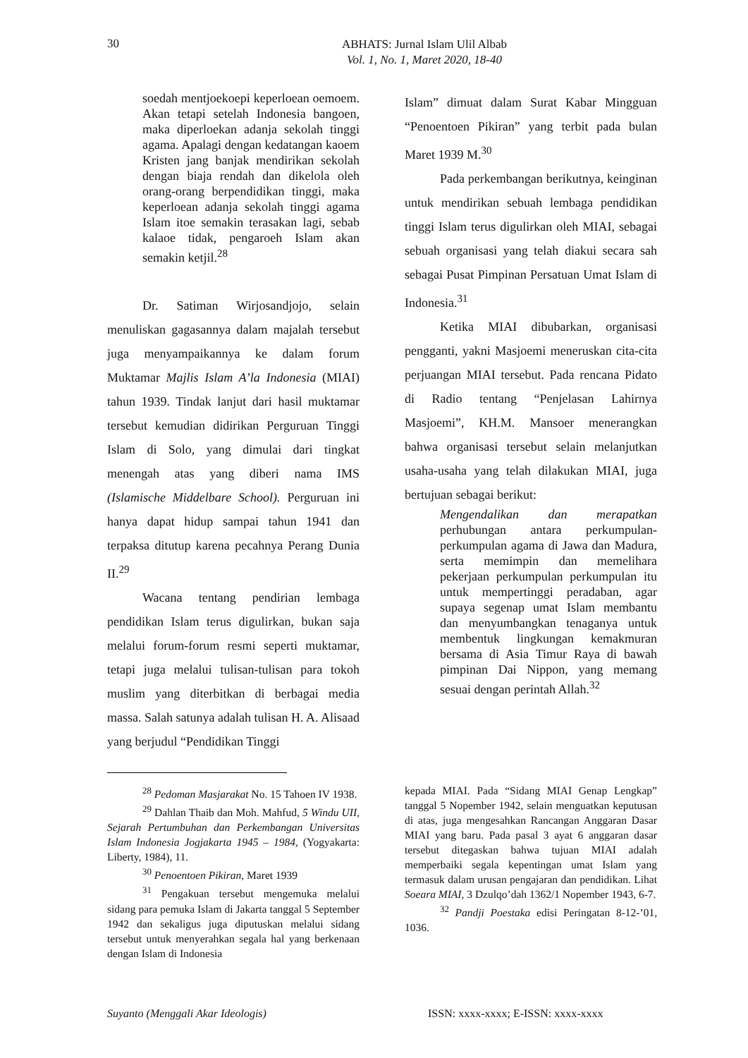30
ABHATS: Jurnal Islam Ulil Albab
Vol. 1, No. 1, Maret 2020, 18-40
soedah mentjoekoepi keperloean oemoem. Akan tetapi setelah Indonesia bangoen, maka diperloekan adanja sekolah tinggi agama. Apalagi dengan kedatangan kaoem Kristen jang banjak mendirikan sekolah dengan biaja rendah dan dikelola oleh orang-orang berpendidikan tinggi, maka keperloean adanja sekolah tinggi agama Islam itoe semakin terasakan lagi, sebab kalaoe tidak, pengaroeh Islam akan semakin ketjil.<sup>28</sup>
Dr. Satiman Wirjosandjojo, selain menuliskan gagasannya dalam majalah tersebut juga menyampaikannya ke dalam forum Muktamar Majlis Islam A’la Indonesia (MIAI) tahun 1939. Tindak lanjut dari hasil muktamar tersebut kemudian didirikan Perguruan Tinggi Islam di Solo, yang dimulai dari tingkat menengah atas yang diberi nama IMS (Islamische Middelbare School). Perguruan ini hanya dapat hidup sampai tahun 1941 dan terpaksa ditutup karena pecahnya Perang Dunia II.<sup>29</sup>
Wacana tentang pendirian lembaga pendidikan Islam terus digulirkan, bukan saja melalui forum-forum resmi seperti muktamar, tetapi juga melalui tulisan-tulisan para tokoh muslim yang diterbitkan di berbagai media massa. Salah satunya adalah tulisan H. A. Alisaad yang berjudul “Pendidikan Tinggi
Islam” dimuat dalam Surat Kabar Mingguan “Penoentoen Pikiran” yang terbit pada bulan Maret 1939 M.<sup>30</sup>
Pada perkembangan berikutnya, keinginan untuk mendirikan sebuah lembaga pendidikan tinggi Islam terus digulirkan oleh MIAI, sebagai sebuah organisasi yang telah diakui secara sah sebagai Pusat Pimpinan Persatuan Umat Islam di Indonesia.<sup>31</sup>
Ketika MIAI dibubarkan, organisasi pengganti, yakni Masjoemi meneruskan cita-cita perjuangan MIAI tersebut. Pada rencana Pidato di Radio tentang “Penjelasan Lahirnya Masjoemi”, KH.M. Mansoer menerangkan bahwa organisasi tersebut selain melanjutkan usaha-usaha yang telah dilakukan MIAI, juga bertujuan sebagai berikut:
Mengendalikan dan merapatkan perhubungan antara perkumpulan-perkumpulan agama di Jawa dan Madura, serta memimpin dan memelihara pekerjaan perkumpulan perkumpulan itu untuk mempertinggi peradaban, agar supaya segenap umat Islam membantu dan menyumbangkan tenaganya untuk membentuk lingkungan kemakmuran bersama di Asia Timur Raya di bawah pimpinan Dai Nippon, yang memang sesuai dengan perintah Allah.<sup>32</sup>
<sup>28</sup> Pedoman Masjarakat No. 15 Tahoen IV 1938.
<sup>29</sup> Dahlan Thaib dan Moh. Mahfud, 5 Windu UII, Sejarah Pertumbuhan dan Perkembangan Universitas Islam Indonesia Jogjakarta 1945 – 1984, (Yogyakarta: Liberty, 1984), 11.
<sup>30</sup> Penoentoen Pikiran, Maret 1939
<sup>31</sup> Pengakuan tersebut mengemuka melalui sidang para pemuka Islam di Jakarta tanggal 5 September 1942 dan sekaligus juga diputuskan melalui sidang tersebut untuk menyerahkan segala hal yang berkenaan dengan Islam di Indonesia
kepada MIAI. Pada “Sidang MIAI Genap Lengkap” tanggal 5 Nopember 1942, selain menguatkan keputusan di atas, juga mengesahkan Rancangan Anggaran Dasar MIAI yang baru. Pada pasal 3 ayat 6 anggaran dasar tersebut ditegaskan bahwa tujuan MIAI adalah memperbaiki segala kepentingan umat Islam yang termasuk dalam urusan pengajaran dan pendidikan. Lihat Soeara MIAI, 3 Dzulqo’dah 1362/1 Nopember 1943, 6-7.
<sup>32</sup> Pandji Poestaka edisi Peringatan 8-12-’01, 1036.
Suyanto (Menggali Akar Ideologis) ISSN: xxxx-xxxx; E-ISSN: xxxx-xxxx